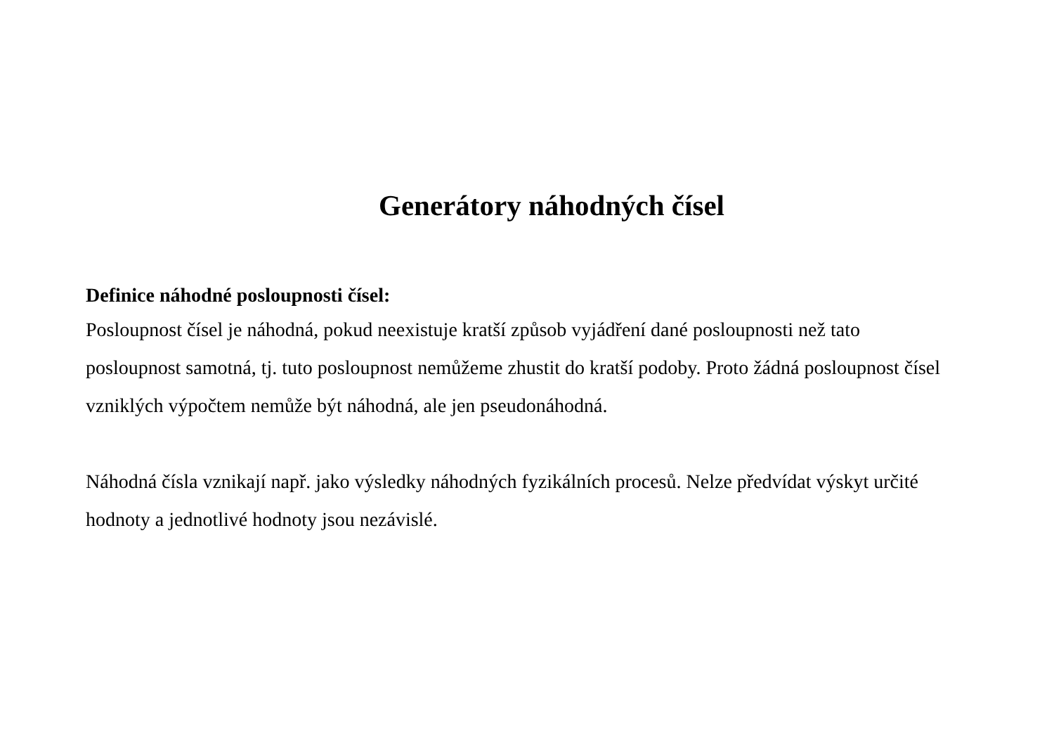Generátory náhodných čísel
Definice náhodné posloupnosti čísel:
Posloupnost čísel je náhodná, pokud neexistuje kratší způsob vyjádření dané posloupnosti než tato posloupnost samotná, tj. tuto posloupnost nemůžeme zhustit do kratší podoby. Proto žádná posloupnost čísel vzniklých výpočtem nemůže být náhodná, ale jen pseudonáhodná.
Náhodná čísla vznikají např. jako výsledky náhodných fyzikálních procesů. Nelze předvídat výskyt určité hodnoty a jednotlivé hodnoty jsou nezávislé.